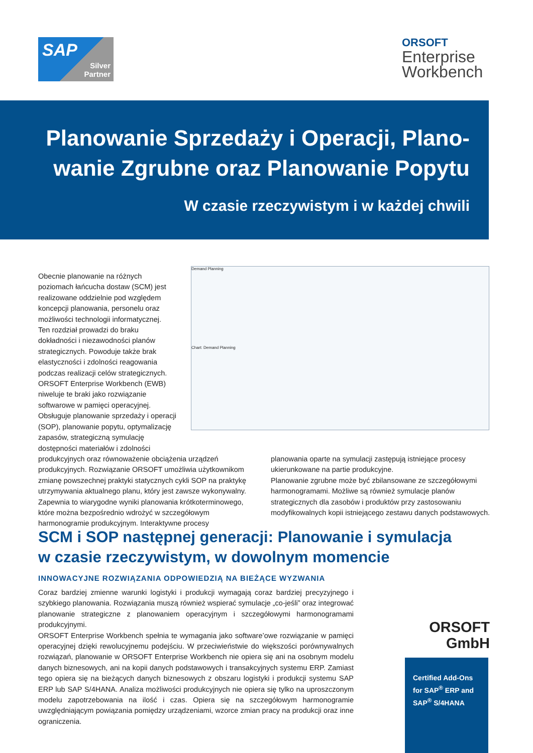SAP
Silver
Partner
ORSOFT
Enterprise
Workbench
Planowanie Sprzedaży i Operacji, Plano-wanie Zgrubne oraz Planowanie Popytu
W czasie rzeczywistym i w każdej chwili
Demand Planning
Chart: Demand Planning
Obecnie planowanie na różnych poziomach łańcucha dostaw (SCM) jest realizowane oddzielnie pod względem koncepcji planowania, personelu oraz możliwości technologii informatycznej.
Ten rozdział prowadzi do braku dokładności i niezawodności planów strategicznych. Powoduje także brak elastyczności i zdolności reagowania podczas realizacji celów strategicznych.
ORSOFT Enterprise Workbench (EWB) niweluje te braki jako rozwiązanie softwarowe w pamięci operacyjnej. Obsługuje planowanie sprzedaży i operacji (SOP), planowanie popytu, optymalizację zapasów, strategiczną symulację dostępności materiałów i zdolności
produkcyjnych oraz równoważenie obciążenia urządzeń produkcyjnych. Rozwiązanie ORSOFT umożliwia użytkownikom zmianę powszechnej praktyki statycznych cykli SOP na praktykę utrzymywania aktualnego planu, który jest zawsze wykonywalny. Zapewnia to wiarygodne wyniki planowania krótkoterminowego, które można bezpośrednio wdrożyć w szczegółowym harmonogramie produkcyjnym. Interaktywne procesy
planowania oparte na symulacji zastępują istniejące procesy ukierunkowane na partie produkcyjne.
Planowanie zgrubne może być zbilansowane ze szczegółowymi harmonogramami. Możliwe są również symulacje planów strategicznych dla zasobów i produktów przy zastosowaniu modyfikowalnych kopii istniejącego zestawu danych podstawowych.
SCM i SOP następnej generacji: Planowanie i symulacja
w czasie rzeczywistym, w dowolnym momencie
INNOWACYJNE ROZWIĄZANIA ODPOWIEDZIĄ NA BIEŻĄCE WYZWANIA
Coraz bardziej zmienne warunki logistyki i produkcji wymagają coraz bardziej precyzyjnego i szybkiego planowania. Rozwiązania muszą również wspierać symulacje „co-jeśli” oraz integrować planowanie strategiczne z planowaniem operacyjnym i szczegółowymi harmonogramami produkcyjnymi.
ORSOFT Enterprise Workbench spełnia te wymagania jako software’owe rozwiązanie w pamięci operacyjnej dzięki rewolucyjnemu podejściu. W przeciwieństwie do większości porównywalnych rozwiązań, planowanie w ORSOFT Enterprise Workbench nie opiera się ani na osobnym modelu danych biznesowych, ani na kopii danych podstawowych i transakcyjnych systemu ERP. Zamiast tego opiera się na bieżących danych biznesowych z obszaru logistyki i produkcji systemu SAP ERP lub SAP S/4HANA. Analiza możliwości produkcyjnych nie opiera się tylko na uproszczonym modelu zapotrzebowania na ilość i czas. Opiera się na szczegółowym harmonogramie uwzględniającym powiązania pomiędzy urządzeniami, wzorce zmian pracy na produkcji oraz inne ograniczenia.
ORSOFT GmbH
Certified Add-Ons for SAP<sup>®</sup> ERP and SAP<sup>®</sup> S/4HANA